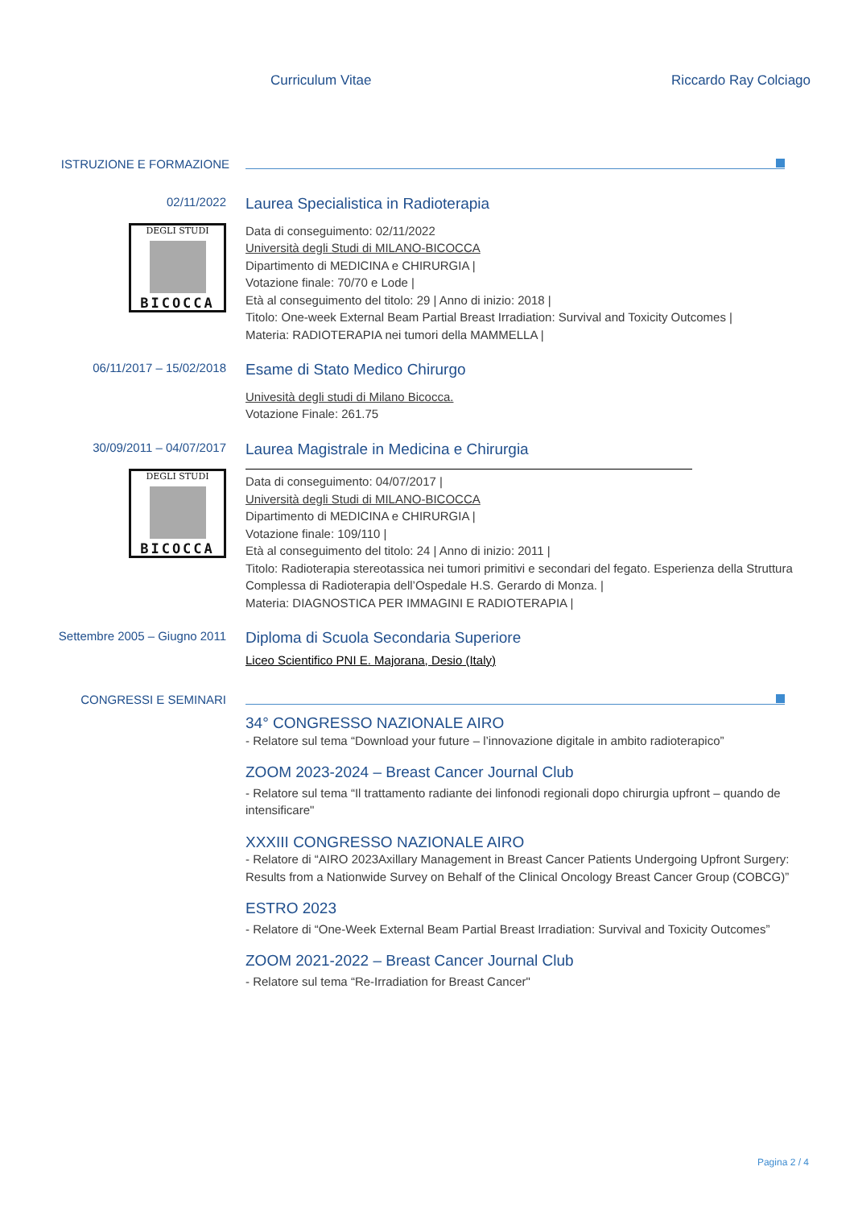Curriculum Vitae Riccardo Ray Colciago
ISTRUZIONE E FORMAZIONE
02/11/2022
DEGLI STUDI
BICOCCA
Laurea Specialistica in Radioterapia
Data di conseguimento: 02/11/2022
Università degli Studi di MILANO-BICOCCA
Dipartimento di MEDICINA e CHIRURGIA |
Votazione finale: 70/70 e Lode |
Età al conseguimento del titolo: 29 | Anno di inizio: 2018 |
Titolo: One-week External Beam Partial Breast Irradiation: Survival and Toxicity Outcomes |
Materia: RADIOTERAPIA nei tumori della MAMMELLA |
06/11/2017 – 15/02/2018
Esame di Stato Medico Chirurgo
Univesità degli studi di Milano Bicocca.
Votazione Finale: 261.75
30/09/2011 – 04/07/2017
DEGLI STUDI
BICOCCA
Laurea Magistrale in Medicina e Chirurgia
Data di conseguimento: 04/07/2017 |
Università degli Studi di MILANO-BICOCCA
Dipartimento di MEDICINA e CHIRURGIA |
Votazione finale: 109/110 |
Età al conseguimento del titolo: 24 | Anno di inizio: 2011 |
Titolo: Radioterapia stereotassica nei tumori primitivi e secondari del fegato. Esperienza della Struttura Complessa di Radioterapia dell’Ospedale H.S. Gerardo di Monza. |
Materia: DIAGNOSTICA PER IMMAGINI E RADIOTERAPIA |
Settembre 2005 – Giugno 2011
Diploma di Scuola Secondaria Superiore
Liceo Scientifico PNI E. Majorana, Desio (Italy)
CONGRESSI E SEMINARI
34° CONGRESSO NAZIONALE AIRO
- Relatore sul tema “Download your future – l’innovazione digitale in ambito radioterapico”
ZOOM 2023-2024 – Breast Cancer Journal Club
- Relatore sul tema “Il trattamento radiante dei linfonodi regionali dopo chirurgia upfront – quando de intensificare"
XXXIII CONGRESSO NAZIONALE AIRO
- Relatore di “AIRO 2023Axillary Management in Breast Cancer Patients Undergoing Upfront Surgery: Results from a Nationwide Survey on Behalf of the Clinical Oncology Breast Cancer Group (COBCG)”
ESTRO 2023
- Relatore di “One-Week External Beam Partial Breast Irradiation: Survival and Toxicity Outcomes”
ZOOM 2021-2022 – Breast Cancer Journal Club
- Relatore sul tema “Re-Irradiation for Breast Cancer"
Pagina 2 / 4